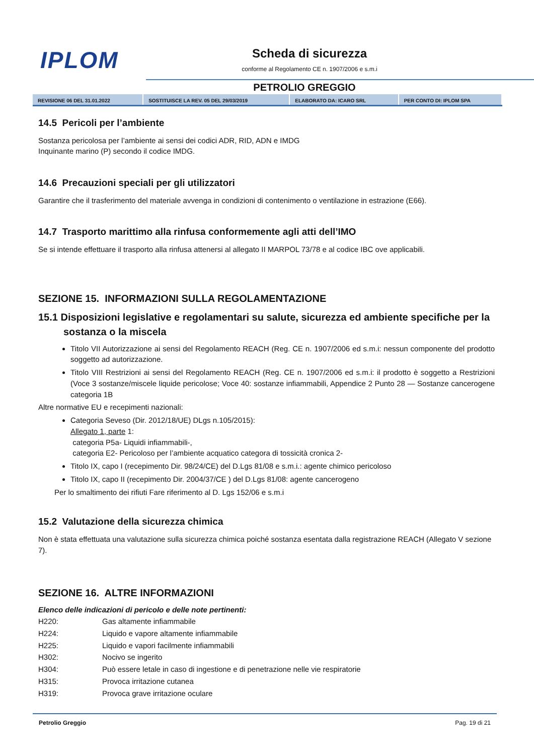IPLOM Scheda di sicurezza
conforme al Regolamento CE n. 1907/2006 e s.m.i
PETROLIO GREGGIO
| REVISIONE 06 DEL 31.01.2022 | SOSTITUISCE LA REV. 05 DEL 29/03/2019 | ELABORATO DA: ICARO SRL | PER CONTO DI: IPLOM SPA |
14.5 Pericoli per l’ambiente
Sostanza pericolosa per l’ambiente ai sensi dei codici ADR, RID, ADN e IMDG
Inquinante marino (P) secondo il codice IMDG.
14.6 Precauzioni speciali per gli utilizzatori
Garantire che il trasferimento del materiale avvenga in condizioni di contenimento o ventilazione in estrazione (E66).
14.7 Trasporto marittimo alla rinfusa conformemente agli atti dell’IMO
Se si intende effettuare il trasporto alla rinfusa attenersi al allegato II MARPOL 73/78 e al codice IBC ove applicabili.
SEZIONE 15. INFORMAZIONI SULLA REGOLAMENTAZIONE
15.1 Disposizioni legislative e regolamentari su salute, sicurezza ed ambiente specifiche per la sostanza o la miscela
Titolo VII Autorizzazione ai sensi del Regolamento REACH (Reg. CE n. 1907/2006 ed s.m.i: nessun componente del prodotto soggetto ad autorizzazione.
Titolo VIII Restrizioni ai sensi del Regolamento REACH (Reg. CE n. 1907/2006 ed s.m.i: il prodotto è soggetto a Restrizioni (Voce 3 sostanze/miscele liquide pericolose; Voce 40: sostanze infiammabili, Appendice 2 Punto 28 — Sostanze cancerogene categoria 1B
Altre normative EU e recepimenti nazionali:
Categoria Seveso (Dir. 2012/18/UE) DLgs n.105/2015):
Allegato 1, parte 1:
categoria P5a- Liquidi infiammabili-,
categoria E2- Pericoloso per l’ambiente acquatico categora di tossicità cronica 2-
Titolo IX, capo I (recepimento Dir. 98/24/CE) del D.Lgs 81/08 e s.m.i.: agente chimico pericoloso
Titolo IX, capo II (recepimento Dir. 2004/37/CE ) del D.Lgs 81/08: agente cancerogeno
Per lo smaltimento dei rifiuti Fare riferimento al D. Lgs 152/06 e s.m.i
15.2 Valutazione della sicurezza chimica
Non è stata effettuata una valutazione sulla sicurezza chimica poiché sostanza esentata dalla registrazione REACH (Allegato V sezione 7).
SEZIONE 16. ALTRE INFORMAZIONI
Elenco delle indicazioni di pericolo e delle note pertinenti:
| H220: | Gas altamente infiammabile |
| H224: | Liquido e vapore altamente infiammabile |
| H225: | Liquido e vapori facilmente infiammabili |
| H302: | Nocivo se ingerito |
| H304: | Può essere letale in caso di ingestione e di penetrazione nelle vie respiratorie |
| H315: | Provoca irritazione cutanea |
| H319: | Provoca grave irritazione oculare |
Petrolio Greggio Pag. 19 di 21